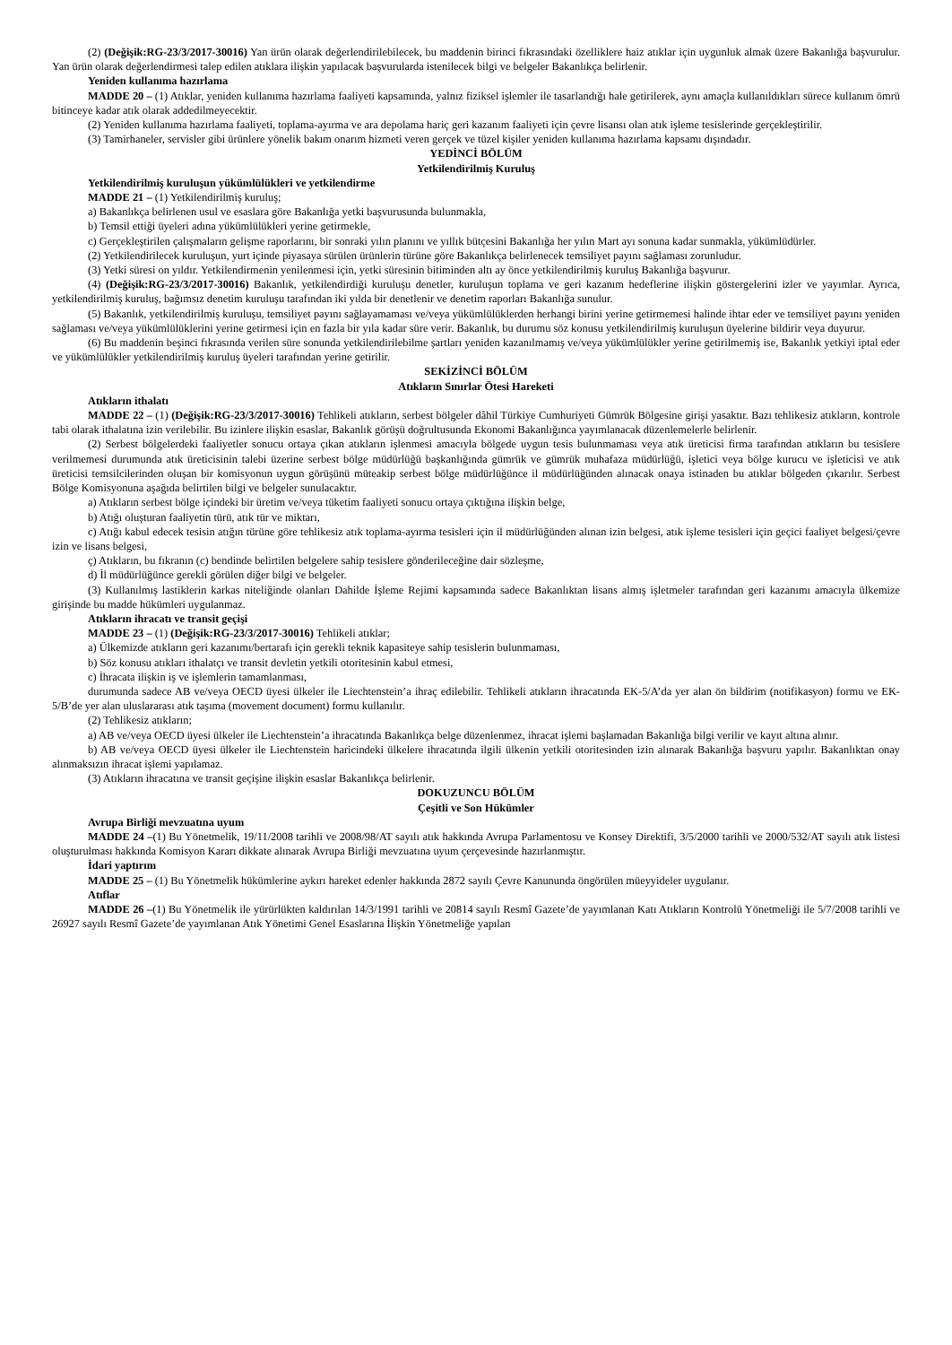(2) (Değişik:RG-23/3/2017-30016) Yan ürün olarak değerlendirilebilecek, bu maddenin birinci fıkrasındaki özelliklere haiz atıklar için uygunluk almak üzere Bakanlığa başvurulur. Yan ürün olarak değerlendirmesi talep edilen atıklara ilişkin yapılacak başvurularda istenilecek bilgi ve belgeler Bakanlıkça belirlenir.
Yeniden kullanıma hazırlama
MADDE 20 – (1) Atıklar, yeniden kullanıma hazırlama faaliyeti kapsamında, yalnız fiziksel işlemler ile tasarlandığı hale getirilerek, aynı amaçla kullanıldıkları sürece kullanım ömrü bitinceye kadar atık olarak addedilmeyecektir.
(2) Yeniden kullanıma hazırlama faaliyeti, toplama-ayırma ve ara depolama hariç geri kazanım faaliyeti için çevre lisansı olan atık işleme tesislerinde gerçekleştirilir.
(3) Tamirhaneler, servisler gibi ürünlere yönelik bakım onarım hizmeti veren gerçek ve tüzel kişiler yeniden kullanıma hazırlama kapsamı dışındadır.
YEDİNCİ BÖLÜM
Yetkilendirilmiş Kuruluş
Yetkilendirilmiş kuruluşun yükümlülükleri ve yetkilendirme
MADDE 21 – (1) Yetkilendirilmiş kuruluş;
a) Bakanlıkça belirlenen usul ve esaslara göre Bakanlığa yetki başvurusunda bulunmakla,
b) Temsil ettiği üyeleri adına yükümlülükleri yerine getirmekle,
c) Gerçekleştirilen çalışmaların gelişme raporlarını, bir sonraki yılın planını ve yıllık bütçesini Bakanlığa her yılın Mart ayı sonuna kadar sunmakla, yükümlüdürler.
(2) Yetkilendirilecek kuruluşun, yurt içinde piyasaya sürülen ürünlerin türüne göre Bakanlıkça belirlenecek temsiliyet payını sağlaması zorunludur.
(3) Yetki süresi on yıldır. Yetkilendirmenin yenilenmesi için, yetki süresinin bitiminden altı ay önce yetkilendirilmiş kuruluş Bakanlığa başvurur.
(4) (Değişik:RG-23/3/2017-30016) Bakanlık, yetkilendirdiği kuruluşu denetler, kuruluşun toplama ve geri kazanım hedeflerine ilişkin göstergelerini izler ve yayımlar. Ayrıca, yetkilendirilmiş kuruluş, bağımsız denetim kuruluşu tarafından iki yılda bir denetlenir ve denetim raporları Bakanlığa sunulur.
(5) Bakanlık, yetkilendirilmiş kuruluşu, temsiliyet payını sağlayamaması ve/veya yükümlülüklerden herhangi birini yerine getirmemesi halinde ihtar eder ve temsiliyet payını yeniden sağlaması ve/veya yükümlülüklerini yerine getirmesi için en fazla bir yıla kadar süre verir. Bakanlık, bu durumu söz konusu yetkilendirilmiş kuruluşun üyelerine bildirir veya duyurur.
(6) Bu maddenin beşinci fıkrasında verilen süre sonunda yetkilendirilebilme şartları yeniden kazanılmamış ve/veya yükümlülükler yerine getirilmemiş ise, Bakanlık yetkiyi iptal eder ve yükümlülükler yetkilendirilmiş kuruluş üyeleri tarafından yerine getirilir.
SEKİZİNCİ BÖLÜM
Atıkların Sınırlar Ötesi Hareketi
Atıkların ithalatı
MADDE 22 – (1) (Değişik:RG-23/3/2017-30016) Tehlikeli atıkların, serbest bölgeler dâhil Türkiye Cumhuriyeti Gümrük Bölgesine girişi yasaktır. Bazı tehlikesiz atıkların, kontrole tabi olarak ithalatına izin verilebilir. Bu izinlere ilişkin esaslar, Bakanlık görüşü doğrultusunda Ekonomi Bakanlığınca yayımlanacak düzenlemelerle belirlenir.
(2) Serbest bölgelerdeki faaliyetler sonucu ortaya çıkan atıkların işlenmesi amacıyla bölgede uygun tesis bulunmaması veya atık üreticisi firma tarafından atıkların bu tesislere verilmemesi durumunda atık üreticisinin talebi üzerine serbest bölge müdürlüğü başkanlığında gümrük ve gümrük muhafaza müdürlüğü, işletici veya bölge kurucu ve işleticisi ve atık üreticisi temsilcilerinden oluşan bir komisyonun uygun görüşünü müteakip serbest bölge müdürlüğünce il müdürlüğünden alınacak onaya istinaden bu atıklar bölgeden çıkarılır. Serbest Bölge Komisyonuna aşağıda belirtilen bilgi ve belgeler sunulacaktır.
a) Atıkların serbest bölge içindeki bir üretim ve/veya tüketim faaliyeti sonucu ortaya çıktığına ilişkin belge,
b) Atığı oluşturan faaliyetin türü, atık tür ve miktarı,
c) Atığı kabul edecek tesisin atığın türüne göre tehlikesiz atık toplama-ayırma tesisleri için il müdürlüğünden alınan izin belgesi, atık işleme tesisleri için geçici faaliyet belgesi/çevre izin ve lisans belgesi,
ç) Atıkların, bu fıkranın (c) bendinde belirtilen belgelere sahip tesislere gönderileceğine dair sözleşme,
d) İl müdürlüğünce gerekli görülen diğer bilgi ve belgeler.
(3) Kullanılmış lastiklerin karkas niteliğinde olanları Dahilde İşleme Rejimi kapsamında sadece Bakanlıktan lisans almış işletmeler tarafından geri kazanımı amacıyla ülkemize girişinde bu madde hükümleri uygulanmaz.
Atıkların ihracatı ve transit geçişi
MADDE 23 – (1) (Değişik:RG-23/3/2017-30016) Tehlikeli atıklar;
a) Ülkemizde atıkların geri kazanımı/bertarafı için gerekli teknik kapasiteye sahip tesislerin bulunmaması,
b) Söz konusu atıkları ithalatçı ve transit devletin yetkili otoritesinin kabul etmesi,
c) İhracata ilişkin iş ve işlemlerin tamamlanması,
durumunda sadece AB ve/veya OECD üyesi ülkeler ile Liechtenstein’a ihraç edilebilir. Tehlikeli atıkların ihracatında EK-5/A’da yer alan ön bildirim (notifikasyon) formu ve EK-5/B’de yer alan uluslararası atık taşıma (movement document) formu kullanılır.
(2) Tehlikesiz atıkların;
a) AB ve/veya OECD üyesi ülkeler ile Liechtenstein’a ihracatında Bakanlıkça belge düzenlenmez, ihracat işlemi başlamadan Bakanlığa bilgi verilir ve kayıt altına alınır.
b) AB ve/veya OECD üyesi ülkeler ile Liechtenstein haricindeki ülkelere ihracatında ilgili ülkenin yetkili otoritesinden izin alınarak Bakanlığa başvuru yapılır. Bakanlıktan onay alınmaksızın ihracat işlemi yapılamaz.
(3) Atıkların ihracatına ve transit geçişine ilişkin esaslar Bakanlıkça belirlenir.
DOKUZUNCU BÖLÜM
Çeşitli ve Son Hükümler
Avrupa Birliği mevzuatına uyum
MADDE 24 –(1) Bu Yönetmelik, 19/11/2008 tarihli ve 2008/98/AT sayılı atık hakkında Avrupa Parlamentosu ve Konsey Direktifi, 3/5/2000 tarihli ve 2000/532/AT sayılı atık listesi oluşturulması hakkında Komisyon Kararı dikkate alınarak Avrupa Birliği mevzuatına uyum çerçevesinde hazırlanmıştır.
İdari yaptırım
MADDE 25 – (1) Bu Yönetmelik hükümlerine aykırı hareket edenler hakkında 2872 sayılı Çevre Kanununda öngörülen müeyyideler uygulanır.
Atıflar
MADDE 26 –(1) Bu Yönetmelik ile yürürlükten kaldırılan 14/3/1991 tarihli ve 20814 sayılı Resmî Gazete’de yayımlanan Katı Atıkların Kontrolü Yönetmeliği ile 5/7/2008 tarihli ve 26927 sayılı Resmî Gazete’de yayımlanan Atık Yönetimi Genel Esaslarına İlişkin Yönetmeliğe yapılan